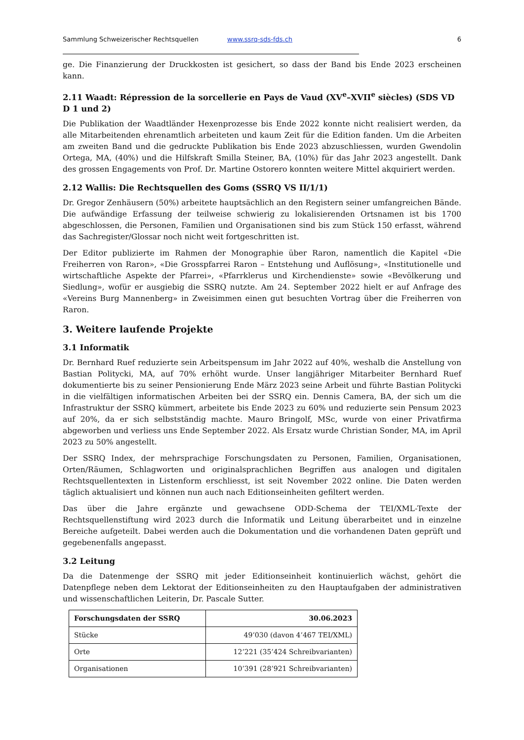Sammlung Schweizerischer Rechtsquellen www.ssrq-sds-fds.ch 6
ge. Die Finanzierung der Druckkosten ist gesichert, so dass der Band bis Ende 2023 erscheinen kann.
2.11 Waadt: Répression de la sorcellerie en Pays de Vaud (XV<sup>e</sup>–XVII<sup>e</sup> siècles) (SDS VD D 1 und 2)
Die Publikation der Waadtländer Hexenprozesse bis Ende 2022 konnte nicht realisiert werden, da alle Mitarbeitenden ehrenamtlich arbeiteten und kaum Zeit für die Edition fanden. Um die Arbeiten am zweiten Band und die gedruckte Publikation bis Ende 2023 abzuschliessen, wurden Gwendolin Ortega, MA, (40%) und die Hilfskraft Smilla Steiner, BA, (10%) für das Jahr 2023 angestellt. Dank des grossen Engagements von Prof. Dr. Martine Ostorero konnten weitere Mittel akquiriert werden.
2.12 Wallis: Die Rechtsquellen des Goms (SSRQ VS II/1/1)
Dr. Gregor Zenhäusern (50%) arbeitete hauptsächlich an den Registern seiner umfangreichen Bände. Die aufwändige Erfassung der teilweise schwierig zu lokalisierenden Ortsnamen ist bis 1700 abgeschlossen, die Personen, Familien und Organisationen sind bis zum Stück 150 erfasst, während das Sachregister/Glossar noch nicht weit fortgeschritten ist.
Der Editor publizierte im Rahmen der Monographie über Raron, namentlich die Kapitel «Die Freiherren von Raron», «Die Grosspfarrei Raron – Entstehung und Auflösung», «Institutionelle und wirtschaftliche Aspekte der Pfarrei», «Pfarrklerus und Kirchendienste» sowie «Bevölkerung und Siedlung», wofür er ausgiebig die SSRQ nutzte. Am 24. September 2022 hielt er auf Anfrage des «Vereins Burg Mannenberg» in Zweisimmen einen gut besuchten Vortrag über die Freiherren von Raron.
3. Weitere laufende Projekte
3.1 Informatik
Dr. Bernhard Ruef reduzierte sein Arbeitspensum im Jahr 2022 auf 40%, weshalb die Anstellung von Bastian Politycki, MA, auf 70% erhöht wurde. Unser langjähriger Mitarbeiter Bernhard Ruef dokumentierte bis zu seiner Pensionierung Ende März 2023 seine Arbeit und führte Bastian Politycki in die vielfältigen informatischen Arbeiten bei der SSRQ ein. Dennis Camera, BA, der sich um die Infrastruktur der SSRQ kümmert, arbeitete bis Ende 2023 zu 60% und reduzierte sein Pensum 2023 auf 20%, da er sich selbstständig machte. Mauro Bringolf, MSc, wurde von einer Privatfirma abgeworben und verliess uns Ende September 2022. Als Ersatz wurde Christian Sonder, MA, im April 2023 zu 50% angestellt.
Der SSRQ Index, der mehrsprachige Forschungsdaten zu Personen, Familien, Organisationen, Orten/Räumen, Schlagworten und originalsprachlichen Begriffen aus analogen und digitalen Rechtsquellentexten in Listenform erschliesst, ist seit November 2022 online. Die Daten werden täglich aktualisiert und können nun auch nach Editionseinheiten gefiltert werden.
Das über die Jahre ergänzte und gewachsene ODD-Schema der TEI/XML-Texte der Rechtsquellenstiftung wird 2023 durch die Informatik und Leitung überarbeitet und in einzelne Bereiche aufgeteilt. Dabei werden auch die Dokumentation und die vorhandenen Daten geprüft und gegebenenfalls angepasst.
3.2 Leitung
Da die Datenmenge der SSRQ mit jeder Editionseinheit kontinuierlich wächst, gehört die Datenpflege neben dem Lektorat der Editionseinheiten zu den Hauptaufgaben der administrativen und wissenschaftlichen Leiterin, Dr. Pascale Sutter.
| Forschungsdaten der SSRQ | 30.06.2023 |
| --- | --- |
| Stücke | 49’030 (davon 4’467 TEI/XML) |
| Orte | 12’221 (35’424 Schreibvarianten) |
| Organisationen | 10’391 (28’921 Schreibvarianten) |